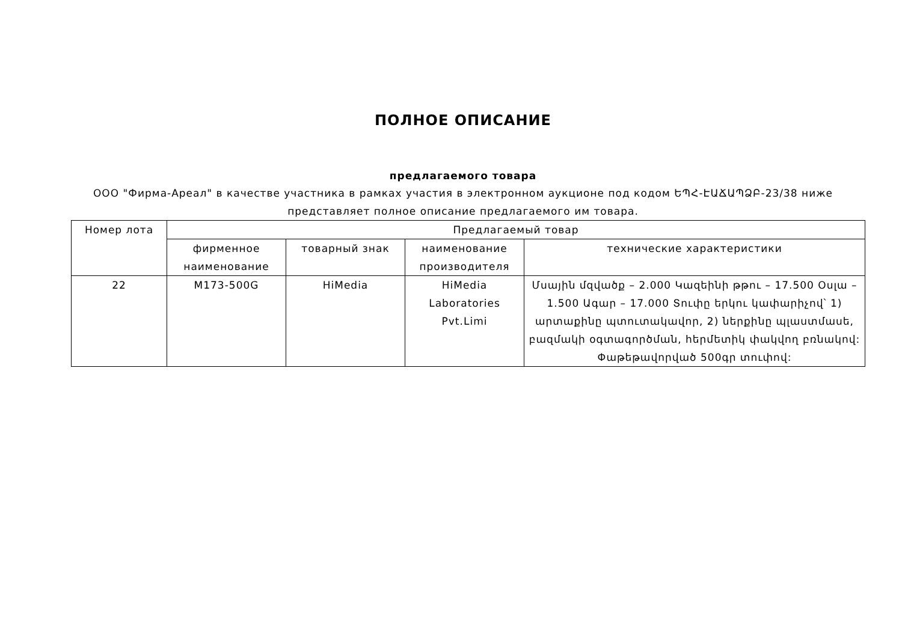ПОЛНОЕ ОПИСАНИЕ
предлагаемого товара
ООО "Фирма-Ареал" в качестве участника в рамках участия в электронном аукционе под кодом ԵՊՀ-ԷԱՃԱՊՁԲ-23/38 ниже представляет полное описание предлагаемого им товара.
| Номер лота | Предлагаемый товар | | | |
| --- | --- | --- | --- | --- |
| | фирменное наименование | товарный знак | наименование производителя | технические характеристики |
| 22 | M173-500G | HiMedia | HiMedia Laboratories Pvt.Limi | Մսային մզվածք – 2.000 Կազեինի թթու – 17.500 Օսլա –1.500 Ագար – 17.000 Տուփը երկու կափարիչով՝ 1) արտաքինը պտուտակավոր, 2) ներքինը պլաստմասե, բազմակի օգտագործման, հերմետիկ փակվող բռնակով: Փաթեթավորված 500գր տուփով: |